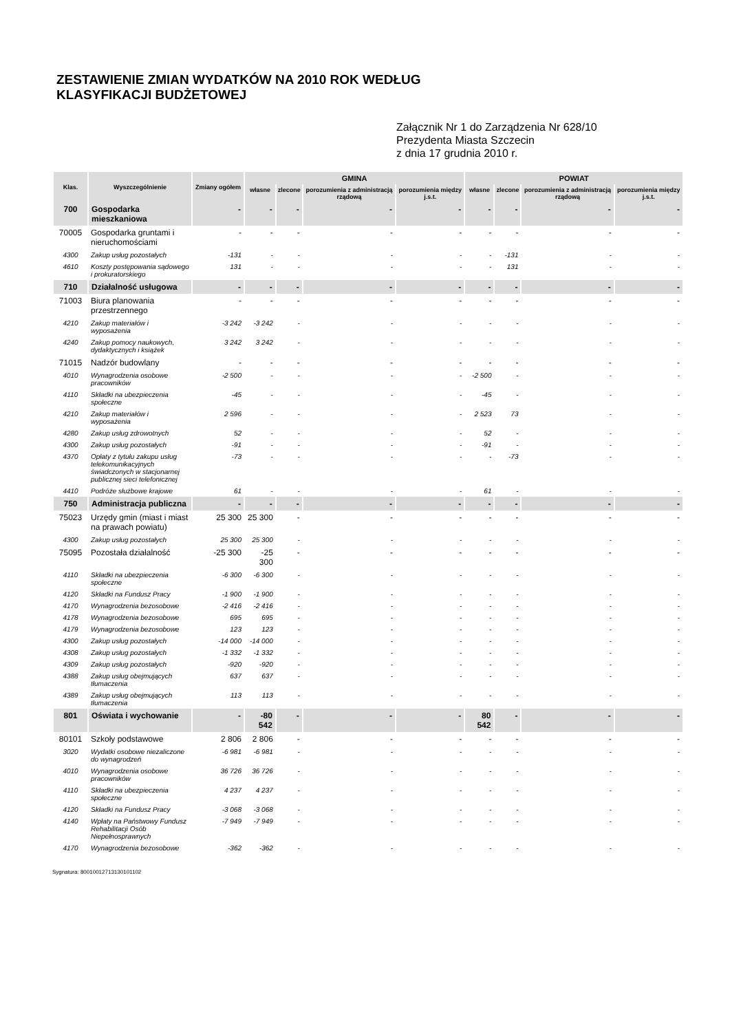ZESTAWIENIE ZMIAN WYDATKÓW NA 2010 ROK WEDŁUG
KLASYFIKACJI BUDŻETOWEJ
Załącznik Nr 1 do Zarządzenia Nr 628/10
Prezydenta Miasta Szczecin
z dnia 17 grudnia 2010 r.
| Klas. | Wyszczególnienie | Zmiany ogółem | GMINA | | | | POWIAT | | | |
| --- | --- | --- | --- | --- | --- | --- | --- | --- | --- | --- |
| | | | własne | zlecone | porozumienia z administracją rządową | porozumienia między j.s.t. | własne | zlecone | porozumienia z administracją rządową | porozumienia między j.s.t. |
| 700 | Gospodarka mieszkaniowa | - | - | - | - | - | - | - | - | - |
| 70005 | Gospodarka gruntami i nieruchomościami | - | - | - | - | - | - | - | - | - |
| 4300 | Zakup usług pozostałych | -131 | - | - | - | - | - | -131 | - | - |
| 4610 | Koszty postępowania sądowego i prokuratorskiego | 131 | - | - | - | - | - | 131 | - | - |
| 710 | Działalność usługowa | - | - | - | - | - | - | - | - | - |
| 71003 | Biura planowania przestrzennego | - | - | - | - | - | - | - | - | - |
| 4210 | Zakup materiałów i wyposażenia | -3 242 | -3 242 | - | - | - | - | - | - | - |
| 4240 | Zakup pomocy naukowych, dydaktycznych i książek | 3 242 | 3 242 | - | - | - | - | - | - | - |
| 71015 | Nadzór budowlany | - | - | - | - | - | - | - | - | - |
| 4010 | Wynagrodzenia osobowe pracowników | -2 500 | - | - | - | - | -2 500 | - | - | - |
| 4110 | Składki na ubezpieczenia społeczne | -45 | - | - | - | - | -45 | - | - | - |
| 4210 | Zakup materiałów i wyposażenia | 2 596 | - | - | - | - | 2 523 | 73 | - | - |
| 4280 | Zakup usług zdrowotnych | 52 | - | - | - | - | 52 | - | - | - |
| 4300 | Zakup usług pozostałych | -91 | - | - | - | - | -91 | - | - | - |
| 4370 | Opłaty z tytułu zakupu usług telekomunikacyjnych świadczonych w stacjonarnej publicznej sieci telefonicznej | -73 | - | - | - | - | - | -73 | - | - |
| 4410 | Podróże służbowe krajowe | 61 | - | - | - | - | 61 | - | - | - |
| 750 | Administracja publiczna | - | - | - | - | - | - | - | - | - |
| 75023 | Urzędy gmin (miast i miast na prawach powiatu) | 25 300 | 25 300 | - | - | - | - | - | - | - |
| 4300 | Zakup usług pozostałych | 25 300 | 25 300 | - | - | - | - | - | - | - |
| 75095 | Pozostała działalność | -25 300 | -25 300 | - | - | - | - | - | - | - |
| 4110 | Składki na ubezpieczenia społeczne | -6 300 | -6 300 | - | - | - | - | - | - | - |
| 4120 | Składki na Fundusz Pracy | -1 900 | -1 900 | - | - | - | - | - | - | - |
| 4170 | Wynagrodzenia bezosobowe | -2 416 | -2 416 | - | - | - | - | - | - | - |
| 4178 | Wynagrodzenia bezosobowe | 695 | 695 | - | - | - | - | - | - | - |
| 4179 | Wynagrodzenia bezosobowe | 123 | 123 | - | - | - | - | - | - | - |
| 4300 | Zakup usług pozostałych | -14 000 | -14 000 | - | - | - | - | - | - | - |
| 4308 | Zakup usług pozostałych | -1 332 | -1 332 | - | - | - | - | - | - | - |
| 4309 | Zakup usług pozostałych | -920 | -920 | - | - | - | - | - | - | - |
| 4388 | Zakup usług obejmujących tłumaczenia | 637 | 637 | - | - | - | - | - | - | - |
| 4389 | Zakup usług obejmujących tłumaczenia | 113 | 113 | - | - | - | - | - | - | - |
| 801 | Oświata i wychowanie | - | -80 542 | - | - | - | 80 542 | - | - | - |
| 80101 | Szkoły podstawowe | 2 806 | 2 806 | - | - | - | - | - | - | - |
| 3020 | Wydatki osobowe niezaliczone do wynagrodzeń | -6 981 | -6 981 | - | - | - | - | - | - | - |
| 4010 | Wynagrodzenia osobowe pracowników | 36 726 | 36 726 | - | - | - | - | - | - | - |
| 4110 | Składki na ubezpieczenia społeczne | 4 237 | 4 237 | - | - | - | - | - | - | - |
| 4120 | Składki na Fundusz Pracy | -3 068 | -3 068 | - | - | - | - | - | - | - |
| 4140 | Wpłaty na Państwowy Fundusz Rehabilitacji Osób Niepełnosprawnych | -7 949 | -7 949 | - | - | - | - | - | - | - |
| 4170 | Wynagrodzenia bezosobowe | -362 | -362 | - | - | - | - | - | - | - |
Sygnatura: 80010012713130101102